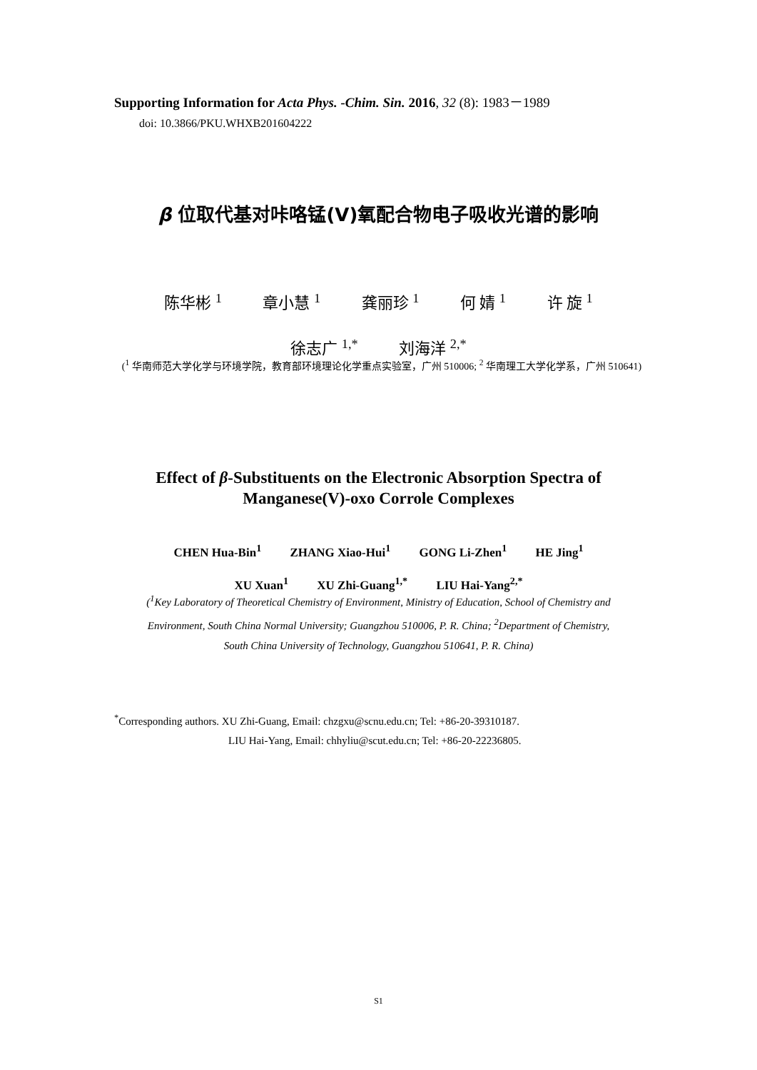Supporting Information for Acta Phys. -Chim. Sin. 2016, 32 (8): 1983－1989
doi: 10.3866/PKU.WHXB201604222
β 位取代基对咔咯锰(V)氧配合物电子吸收光谱的影响
陈华彬 <sup>1</sup> 章小慧 <sup>1</sup> 龚丽珍 <sup>1</sup> 何 婧 <sup>1</sup> 许 旋 <sup>1</sup>
徐志广 <sup>1,*</sup> 刘海洋 <sup>2,*</sup>
(<sup>1</sup> 华南师范大学化学与环境学院，教育部环境理论化学重点实验室，广州 510006; <sup>2</sup> 华南理工大学化学系，广州 510641)
Effect of β-Substituents on the Electronic Absorption Spectra of
Manganese(V)-oxo Corrole Complexes
CHEN Hua-Bin<sup>1</sup> ZHANG Xiao-Hui<sup>1</sup> GONG Li-Zhen<sup>1</sup> HE Jing<sup>1</sup>
XU Xuan<sup>1</sup> XU Zhi-Guang<sup>1,*</sup> LIU Hai-Yang<sup>2,*</sup>
(<sup>1</sup>Key Laboratory of Theoretical Chemistry of Environment, Ministry of Education, School of Chemistry and
Environment, South China Normal University; Guangzhou 510006, P. R. China; <sup>2</sup>Department of Chemistry,
South China University of Technology, Guangzhou 510641, P. R. China)
<sup>*</sup> Corresponding authors. XU Zhi-Guang, Email: chzgxu@scnu.edu.cn; Tel: +86-20-39310187.
LIU Hai-Yang, Email: chhyliu@scut.edu.cn; Tel: +86-20-22236805.
S1